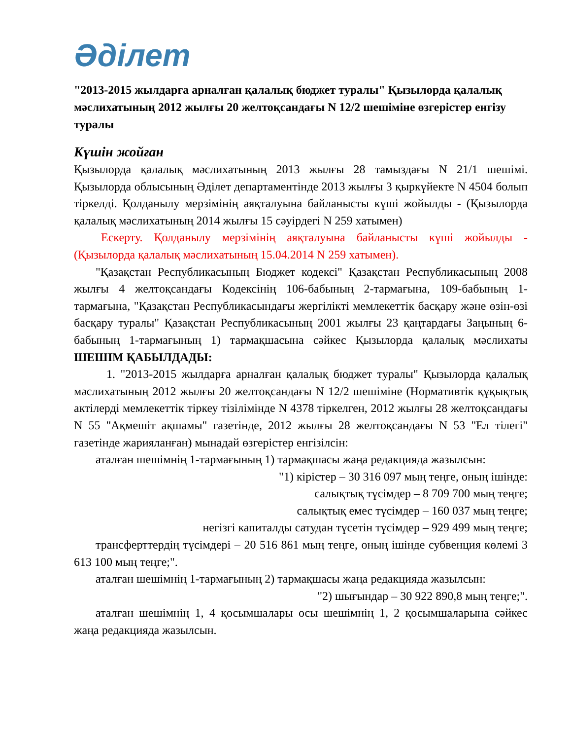Әділет
"2013-2015 жылдарға арналған қалалық бюджет туралы" Қызылорда қалалық мәслихатының 2012 жылғы 20 желтоқсандағы N 12/2 шешіміне өзгерістер енгізу туралы
Күшін жойған
Қызылорда қалалық мәслихатының 2013 жылғы 28 тамыздағы N 21/1 шешімі. Қызылорда облысының Әділет департаментінде 2013 жылғы 3 қыркүйекте N 4504 болып тіркелді. Қолданылу мерзімінің аяқталуына байланысты күші жойылды - (Қызылорда қалалық мәслихатының 2014 жылғы 15 сәуірдегі N 259 хатымен)
Ескерту. Қолданылу мерзімінің аяқталуына байланысты күші жойылды - (Қызылорда қалалық мәслихатының 15.04.2014 N 259 хатымен).
"Қазақстан Республикасының Бюджет кодексі" Қазақстан Республикасының 2008 жылғы 4 желтоқсандағы Кодексінің 106-бабының 2-тармағына, 109-бабының 1-тармағына, "Қазақстан Республикасындағы жергілікті мемлекеттік басқару және өзін-өзі басқару туралы" Қазақстан Республикасының 2001 жылғы 23 қаңтардағы Заңының 6-бабының 1-тармағының 1) тармақшасына сәйкес Қызылорда қалалық мәслихаты ШЕШІМ ҚАБЫЛДАДЫ:
1. "2013-2015 жылдарға арналған қалалық бюджет туралы" Қызылорда қалалық мәслихатының 2012 жылғы 20 желтоқсандағы N 12/2 шешіміне (Нормативтік құқықтық актілерді мемлекеттік тіркеу тізілімінде N 4378 тіркелген, 2012 жылғы 28 желтоқсандағы N 55 "Ақмешіт ақшамы" газетінде, 2012 жылғы 28 желтоқсандағы N 53 "Ел тілегі" газетінде жарияланған) мынадай өзгерістер енгізілсін:
аталған шешімнің 1-тармағының 1) тармақшасы жаңа редакцияда жазылсын:
"1) кірістер – 30 316 097 мың теңге, оның ішінде:
салықтық түсімдер – 8 709 700 мың теңге;
салықтық емес түсімдер – 160 037 мың теңге;
негізгі капиталды сатудан түсетін түсімдер – 929 499 мың теңге;
трансферттердің түсімдері – 20 516 861 мың теңге, оның ішінде субвенция көлемі 3 613 100 мың теңге;".
аталған шешімнің 1-тармағының 2) тармақшасы жаңа редакцияда жазылсын:
"2) шығындар – 30 922 890,8 мың теңге;".
аталған шешімнің 1, 4 қосымшалары осы шешімнің 1, 2 қосымшаларына сәйкес жаңа редакцияда жазылсын.